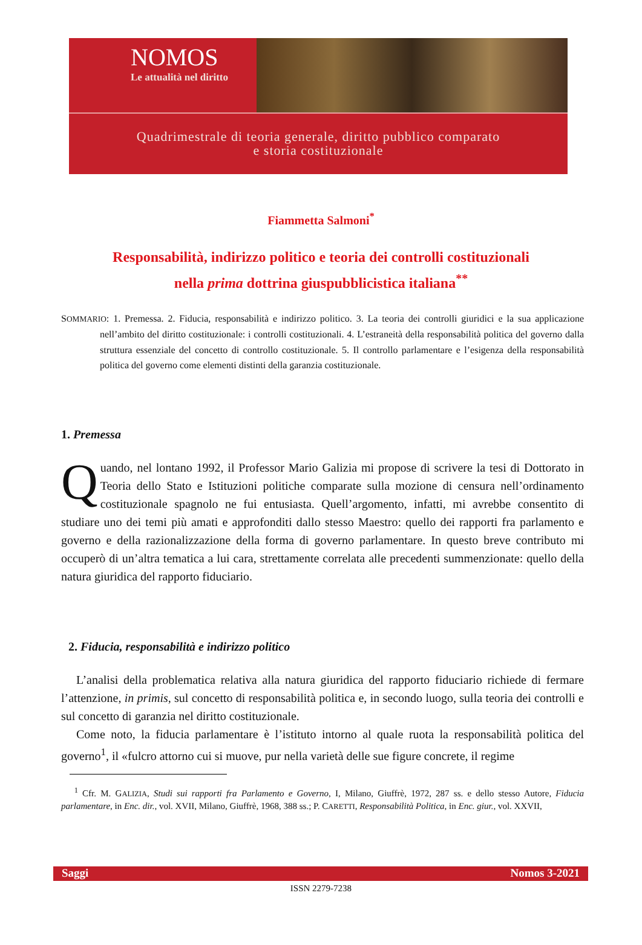NOMOS
Le attualità nel diritto
Quadrimestrale di teoria generale, diritto pubblico comparato
e storia costituzionale
Fiammetta Salmoni<sup>*</sup>
Responsabilità, indirizzo politico e teoria dei controlli costituzionali
nella prima dottrina giuspubblicistica italiana<sup>**</sup>
SOMMARIO: 1. Premessa. 2. Fiducia, responsabilità e indirizzo politico. 3. La teoria dei controlli giuridici e la sua applicazione nell’ambito del diritto costituzionale: i controlli costituzionali. 4. L’estraneità della responsabilità politica del governo dalla struttura essenziale del concetto di controllo costituzionale. 5. Il controllo parlamentare e l’esigenza della responsabilità politica del governo come elementi distinti della garanzia costituzionale.
1. Premessa
Quando, nel lontano 1992, il Professor Mario Galizia mi propose di scrivere la tesi di Dottorato in Teoria dello Stato e Istituzioni politiche comparate sulla mozione di censura nell’ordinamento costituzionale spagnolo ne fui entusiasta. Quell’argomento, infatti, mi avrebbe consentito di studiare uno dei temi più amati e approfonditi dallo stesso Maestro: quello dei rapporti fra parlamento e governo e della razionalizzazione della forma di governo parlamentare. In questo breve contributo mi occuperò di un’altra tematica a lui cara, strettamente correlata alle precedenti summenzionate: quello della natura giuridica del rapporto fiduciario.
2. Fiducia, responsabilità e indirizzo politico
L’analisi della problematica relativa alla natura giuridica del rapporto fiduciario richiede di fermare l’attenzione, in primis, sul concetto di responsabilità politica e, in secondo luogo, sulla teoria dei controlli e sul concetto di garanzia nel diritto costituzionale.
Come noto, la fiducia parlamentare è l’istituto intorno al quale ruota la responsabilità politica del governo<sup>1</sup>, il «fulcro attorno cui si muove, pur nella varietà delle sue figure concrete, il regime
<sup>1</sup> Cfr. M. GALIZIA, Studi sui rapporti fra Parlamento e Governo, I, Milano, Giuffrè, 1972, 287 ss. e dello stesso Autore, Fiducia parlamentare, in Enc. dir., vol. XVII, Milano, Giuffrè, 1968, 388 ss.; P. CARETTI, Responsabilità Politica, in Enc. giur., vol. XXVII,
Saggi Nomos 3-2021
ISSN 2279-7238